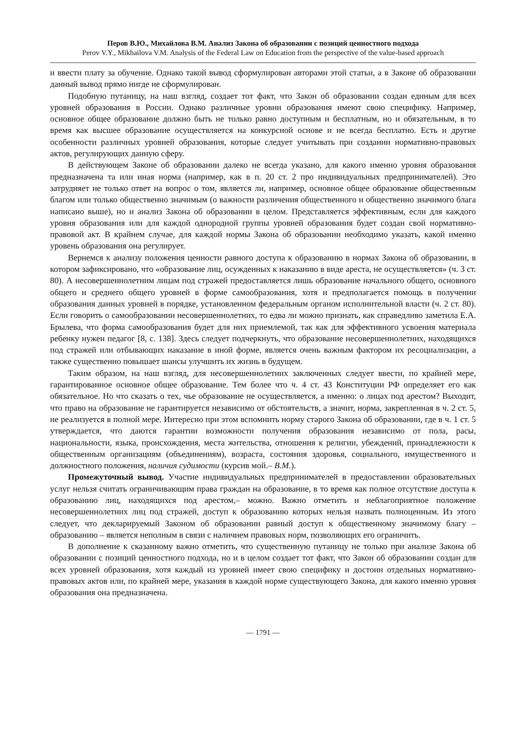Перов В.Ю., Михайлова В.М. Анализ Закона об образовании с позиций ценностного подхода
Perov V.Y., Mikhailova V.M. Analysis of the Federal Law on Education from the perspective of the value-based approach
и ввести плату за обучение. Однако такой вывод сформулирован авторами этой статьи, а в Законе об образовании данный вывод прямо нигде не сформулирован.
Подобную путаницу, на наш взгляд, создает тот факт, что Закон об образовании создан единым для всех уровней образования в России. Однако различные уровни образования имеют свою специфику. Например, основное общее образование должно быть не только равно доступным и бесплатным, но и обязательным, в то время как высшее образование осуществляется на конкурсной основе и не всегда бесплатно. Есть и другие особенности различных уровней образования, которые следует учитывать при создании нормативно-правовых актов, регулирующих данную сферу.
В действующем Законе об образовании далеко не всегда указано, для какого именно уровня образования предназначена та или иная норма (например, как в п. 20 ст. 2 про индивидуальных предпринимателей). Это затрудняет не только ответ на вопрос о том, является ли, например, основное общее образование общественным благом или только общественно значимым (о важности различения общественного и общественно значимого блага написано выше), но и анализ Закона об образовании в целом. Представляется эффективным, если для каждого уровня образования или для каждой однородной группы уровней образования будет создан свой нормативно-правовой акт. В крайнем случае, для каждой нормы Закона об образовании необходимо указать, какой именно уровень образования она регулирует.
Вернемся к анализу положения ценности равного доступа к образованию в нормах Закона об образовании, в котором зафиксировано, что «образование лиц, осужденных к наказанию в виде ареста, не осуществляется» (ч. 3 ст. 80). А несовершеннолетним лицам под стражей предоставляется лишь образование начального общего, основного общего и среднего общего уровней в форме самообразования, хотя и предполагается помощь в получении образования данных уровней в порядке, установленном федеральным органом исполнительной власти (ч. 2 ст. 80). Если говорить о самообразовании несовершеннолетних, то едва ли можно признать, как справедливо заметила Е.А. Брылева, что форма самообразования будет для них приемлемой, так как для эффективного усвоения материала ребенку нужен педагог [8, с. 138]. Здесь следует подчеркнуть, что образование несовершеннолетних, находящихся под стражей или отбывающих наказание в иной форме, является очень важным фактором их ресоциализации, а также существенно повышает шансы улучшить их жизнь в будущем.
Таким образом, на наш взгляд, для несовершеннолетних заключенных следует ввести, по крайней мере, гарантированное основное общее образование. Тем более что ч. 4 ст. 43 Конституции РФ определяет его как обязательное. Но что сказать о тех, чье образование не осуществляется, а именно: о лицах под арестом? Выходит, что право на образование не гарантируется независимо от обстоятельств, а значит, норма, закрепленная в ч. 2 ст. 5, не реализуется в полной мере. Интересно при этом вспомнить норму старого Закона об образовании, где в ч. 1 ст. 5 утверждается, что даются гарантии возможности получения образования независимо от пола, расы, национальности, языка, происхождения, места жительства, отношения к религии, убеждений, принадлежности к общественным организациям (объединениям), возраста, состояния здоровья, социального, имущественного и должностного положения, наличия судимости (курсив мой.– В.М.).
Промежуточный вывод. Участие индивидуальных предпринимателей в предоставлении образовательных услуг нельзя считать ограничивающим права граждан на образование, в то время как полное отсутствие доступа к образованию лиц, находящихся под арестом,– можно. Важно отметить и неблагоприятное положение несовершеннолетних лиц под стражей, доступ к образованию которых нельзя назвать полноценным. Из этого следует, что декларируемый Законом об образовании равный доступ к общественному значимому благу – образованию – является неполным в связи с наличием правовых норм, позволяющих его ограничить.
В дополнение к сказанному важно отметить, что существенную путаницу не только при анализе Закона об образовании с позиций ценностного подхода, но и в целом создает тот факт, что Закон об образовании создан для всех уровней образования, хотя каждый из уровней имеет свою специфику и достоин отдельных нормативно-правовых актов или, по крайней мере, указания в каждой норме существующего Закона, для какого именно уровня образования она предназначена.
— 1791 —